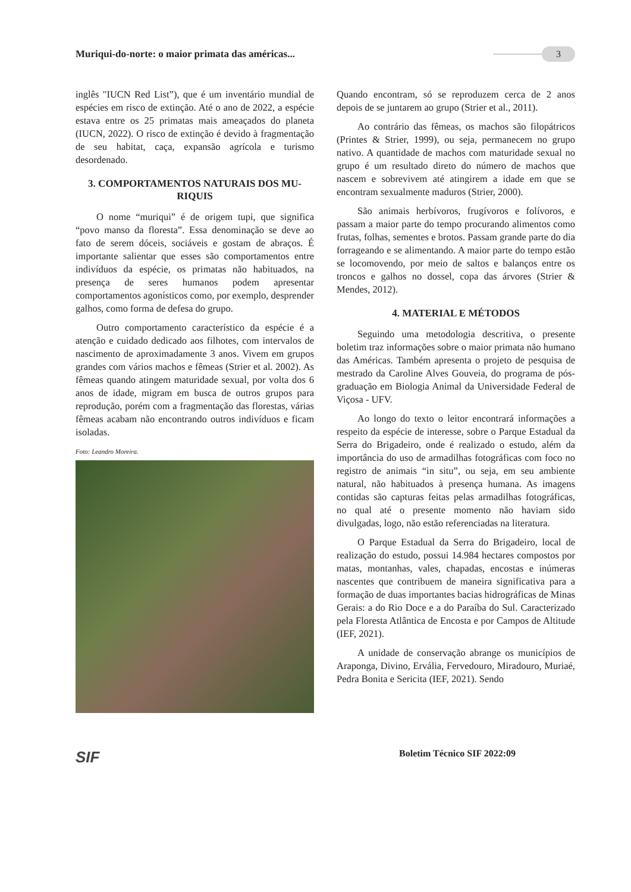Muriqui-do-norte: o maior primata das américas...
3
inglês "IUCN Red List”), que é um inventário mundial de espécies em risco de extinção. Até o ano de 2022, a espécie estava entre os 25 primatas mais ameaçados do planeta (IUCN, 2022). O risco de extinção é devido à fragmentação de seu habitat, caça, expansão agrícola e turismo desordenado.
3. COMPORTAMENTOS NATURAIS DOS MU-RIQUIS
O nome “muriqui” é de origem tupi, que significa “povo manso da floresta”. Essa denominação se deve ao fato de serem dóceis, sociáveis e gostam de abraços. É importante salientar que esses são comportamentos entre indivíduos da espécie, os primatas não habituados, na presença de seres humanos podem apresentar comportamentos agonísticos como, por exemplo, desprender galhos, como forma de defesa do grupo.
Outro comportamento característico da espécie é a atenção e cuidado dedicado aos filhotes, com intervalos de nascimento de aproximadamente 3 anos. Vivem em grupos grandes com vários machos e fêmeas (Strier et al. 2002). As fêmeas quando atingem maturidade sexual, por volta dos 6 anos de idade, migram em busca de outros grupos para reprodução, porém com a fragmentação das florestas, várias fêmeas acabam não encontrando outros indivíduos e ficam isoladas.
Foto: Leandro Moreira.
Quando encontram, só se reproduzem cerca de 2 anos depois de se juntarem ao grupo (Strier et al., 2011).
Ao contrário das fêmeas, os machos são filopátricos (Printes & Strier, 1999), ou seja, permanecem no grupo nativo. A quantidade de machos com maturidade sexual no grupo é um resultado direto do número de machos que nascem e sobrevivem até atingirem a idade em que se encontram sexualmente maduros (Strier, 2000).
São animais herbívoros, frugívoros e folívoros, e passam a maior parte do tempo procurando alimentos como frutas, folhas, sementes e brotos. Passam grande parte do dia forrageando e se alimentando. A maior parte do tempo estão se locomovendo, por meio de saltos e balanços entre os troncos e galhos no dossel, copa das árvores (Strier & Mendes, 2012).
4. MATERIAL E MÉTODOS
Seguindo uma metodologia descritiva, o presente boletim traz informações sobre o maior primata não humano das Américas. Também apresenta o projeto de pesquisa de mestrado da Caroline Alves Gouveia, do programa de pós-graduação em Biologia Animal da Universidade Federal de Viçosa - UFV.
Ao longo do texto o leitor encontrará informações a respeito da espécie de interesse, sobre o Parque Estadual da Serra do Brigadeiro, onde é realizado o estudo, além da importância do uso de armadilhas fotográficas com foco no registro de animais “in situ”, ou seja, em seu ambiente natural, não habituados à presença humana. As imagens contidas são capturas feitas pelas armadilhas fotográficas, no qual até o presente momento não haviam sido divulgadas, logo, não estão referenciadas na literatura.
O Parque Estadual da Serra do Brigadeiro, local de realização do estudo, possui 14.984 hectares compostos por matas, montanhas, vales, chapadas, encostas e inúmeras nascentes que contribuem de maneira significativa para a formação de duas importantes bacias hidrográficas de Minas Gerais: a do Rio Doce e a do Paraíba do Sul. Caracterizado pela Floresta Atlântica de Encosta e por Campos de Altitude (IEF, 2021).
A unidade de conservação abrange os municípios de Araponga, Divino, Ervália, Fervedouro, Miradouro, Muriaé, Pedra Bonita e Sericita (IEF, 2021). Sendo
SIF Boletim Técnico SIF 2022:09